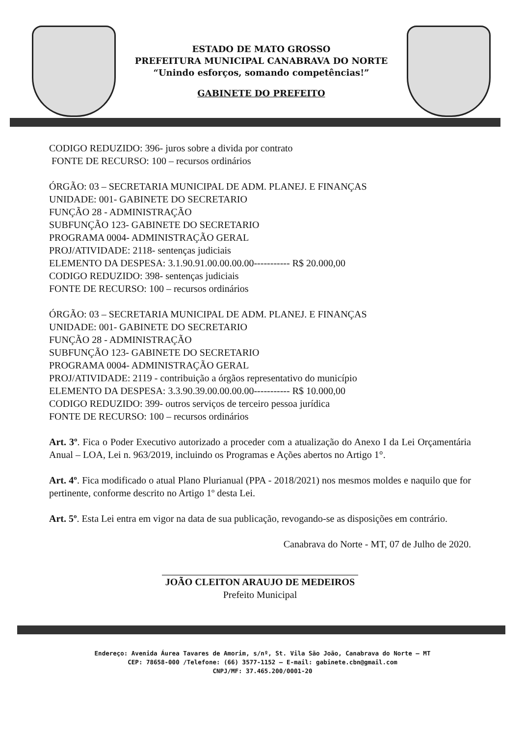ESTADO DE MATO GROSSO
PREFEITURA MUNICIPAL CANABRAVA DO NORTE
“Unindo esforços, somando competências!”
GABINETE DO PREFEITO
CODIGO REDUZIDO: 396- juros sobre a divida por contrato
FONTE DE RECURSO: 100 – recursos ordinários
ÓRGÃO: 03 – SECRETARIA MUNICIPAL DE ADM. PLANEJ. E FINANÇAS
UNIDADE: 001- GABINETE DO SECRETARIO
FUNÇÃO 28 - ADMINISTRAÇÃO
SUBFUNÇÃO 123- GABINETE DO SECRETARIO
PROGRAMA 0004- ADMINISTRAÇÃO GERAL
PROJ/ATIVIDADE: 2118- sentenças judiciais
ELEMENTO DA DESPESA: 3.1.90.91.00.00.00.00----------- R$ 20.000,00
CODIGO REDUZIDO: 398- sentenças judiciais
FONTE DE RECURSO: 100 – recursos ordinários
ÓRGÃO: 03 – SECRETARIA MUNICIPAL DE ADM. PLANEJ. E FINANÇAS
UNIDADE: 001- GABINETE DO SECRETARIO
FUNÇÃO 28 - ADMINISTRAÇÃO
SUBFUNÇÃO 123- GABINETE DO SECRETARIO
PROGRAMA 0004- ADMINISTRAÇÃO GERAL
PROJ/ATIVIDADE: 2119 - contribuição a órgãos representativo do município
ELEMENTO DA DESPESA: 3.3.90.39.00.00.00.00----------- R$ 10.000,00
CODIGO REDUZIDO: 399- outros serviços de terceiro pessoa jurídica
FONTE DE RECURSO: 100 – recursos ordinários
Art. 3º. Fica o Poder Executivo autorizado a proceder com a atualização do Anexo I da Lei Orçamentária Anual – LOA, Lei n. 963/2019, incluindo os Programas e Ações abertos no Artigo 1°.
Art. 4º. Fica modificado o atual Plano Plurianual (PPA - 2018/2021) nos mesmos moldes e naquilo que for pertinente, conforme descrito no Artigo 1º desta Lei.
Art. 5º. Esta Lei entra em vigor na data de sua publicação, revogando-se as disposições em contrário.
Canabrava do Norte - MT, 07 de Julho de 2020.
JOÃO CLEITON ARAUJO DE MEDEIROS
Prefeito Municipal
Endereço: Avenida Áurea Tavares de Amorim, s/nº, St. Vila São João, Canabrava do Norte – MT
CEP: 78658-000 /Telefone: (66) 3577-1152 – E-mail: gabinete.cbn@gmail.com
CNPJ/MF: 37.465.200/0001-20